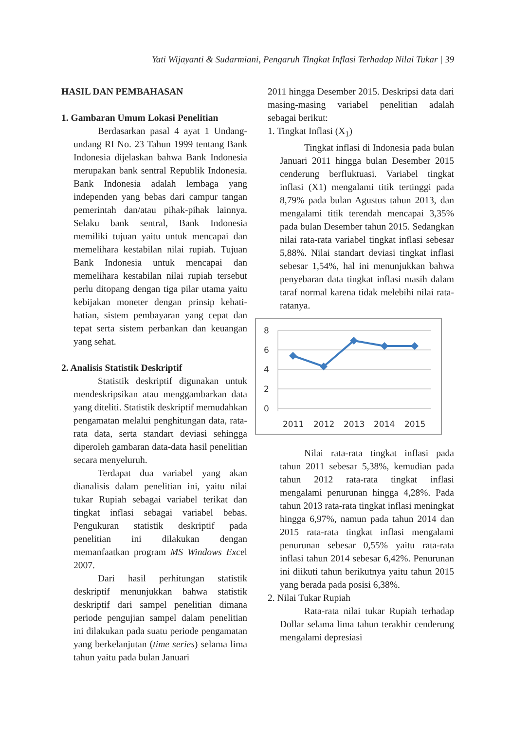Yati Wijayanti & Sudarmiani, Pengaruh Tingkat Inflasi Terhadap Nilai Tukar | 39
HASIL DAN PEMBAHASAN
1. Gambaran Umum Lokasi Penelitian
Berdasarkan pasal 4 ayat 1 Undang-undang RI No. 23 Tahun 1999 tentang Bank Indonesia dijelaskan bahwa Bank Indonesia merupakan bank sentral Republik Indonesia. Bank Indonesia adalah lembaga yang independen yang bebas dari campur tangan pemerintah dan/atau pihak-pihak lainnya. Selaku bank sentral, Bank Indonesia memiliki tujuan yaitu untuk mencapai dan memelihara kestabilan nilai rupiah. Tujuan Bank Indonesia untuk mencapai dan memelihara kestabilan nilai rupiah tersebut perlu ditopang dengan tiga pilar utama yaitu kebijakan moneter dengan prinsip kehati-hatian, sistem pembayaran yang cepat dan tepat serta sistem perbankan dan keuangan yang sehat.
2. Analisis Statistik Deskriptif
Statistik deskriptif digunakan untuk mendeskripsikan atau menggambarkan data yang diteliti. Statistik deskriptif memudahkan pengamatan melalui penghitungan data, rata-rata data, serta standart deviasi sehingga diperoleh gambaran data-data hasil penelitian secara menyeluruh.
Terdapat dua variabel yang akan dianalisis dalam penelitian ini, yaitu nilai tukar Rupiah sebagai variabel terikat dan tingkat inflasi sebagai variabel bebas. Pengukuran statistik deskriptif pada penelitian ini dilakukan dengan memanfaatkan program MS Windows Excel 2007.
Dari hasil perhitungan statistik deskriptif menunjukkan bahwa statistik deskriptif dari sampel penelitian dimana periode pengujian sampel dalam penelitian ini dilakukan pada suatu periode pengamatan yang berkelanjutan (time series) selama lima tahun yaitu pada bulan Januari
2011 hingga Desember 2015. Deskripsi data dari masing-masing variabel penelitian adalah sebagai berikut:
1. Tingkat Inflasi (X<sub>1</sub>)
Tingkat inflasi di Indonesia pada bulan Januari 2011 hingga bulan Desember 2015 cenderung berfluktuasi. Variabel tingkat inflasi (X1) mengalami titik tertinggi pada 8,79% pada bulan Agustus tahun 2013, dan mengalami titik terendah mencapai 3,35% pada bulan Desember tahun 2015. Sedangkan nilai rata-rata variabel tingkat inflasi sebesar 5,88%. Nilai standart deviasi tingkat inflasi sebesar 1,54%, hal ini menunjukkan bahwa penyebaran data tingkat inflasi masih dalam taraf normal karena tidak melebihi nilai rata-ratanya.
8
6
4
2
0
2011
2012
2013
2014
2015
Nilai rata-rata tingkat inflasi pada tahun 2011 sebesar 5,38%, kemudian pada tahun 2012 rata-rata tingkat inflasi mengalami penurunan hingga 4,28%. Pada tahun 2013 rata-rata tingkat inflasi meningkat hingga 6,97%, namun pada tahun 2014 dan 2015 rata-rata tingkat inflasi mengalami penurunan sebesar 0,55% yaitu rata-rata inflasi tahun 2014 sebesar 6,42%. Penurunan ini diikuti tahun berikutnya yaitu tahun 2015 yang berada pada posisi 6,38%.
2. Nilai Tukar Rupiah
Rata-rata nilai tukar Rupiah terhadap Dollar selama lima tahun terakhir cenderung mengalami depresiasi